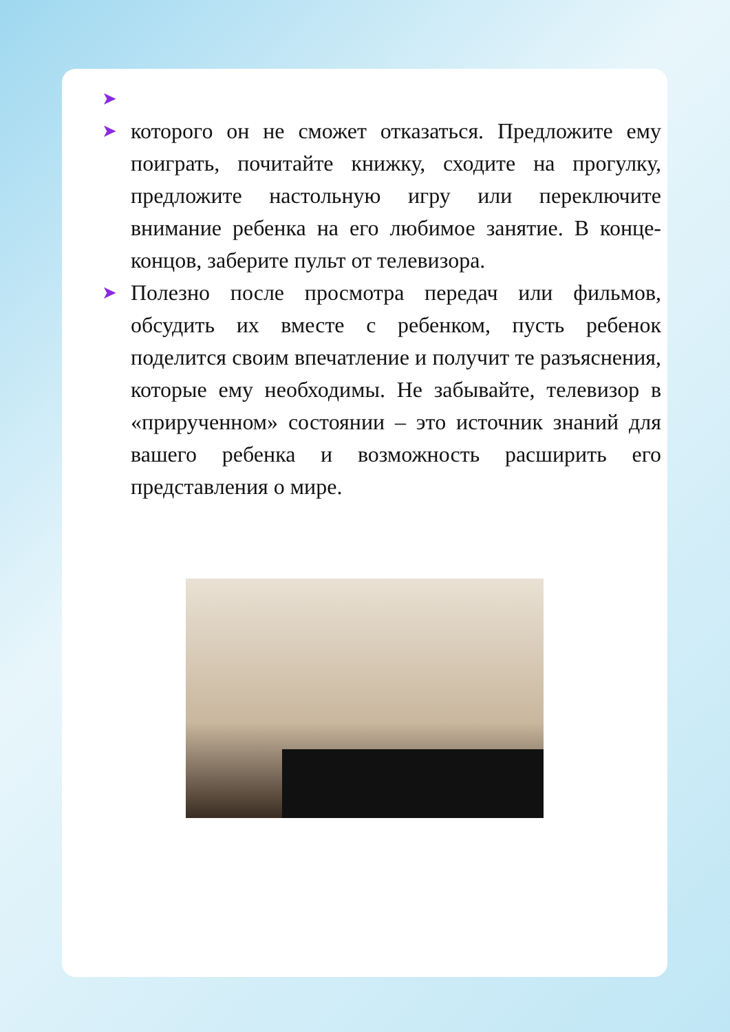➤
➤ которого он не сможет отказаться. Предложите ему поиграть, почитайте книжку, сходите на прогулку, предложите настольную игру или переключите внимание ребенка на его любимое занятие. В конце-концов, заберите пульт от телевизора.
➤ Полезно после просмотра передач или фильмов, обсудить их вместе с ребенком, пусть ребенок поделится своим впечатление и получит те разъяснения, которые ему необходимы. Не забывайте, телевизор в «прирученном» состоянии – это источник знаний для вашего ребенка и возможность расширить его представления о мире.